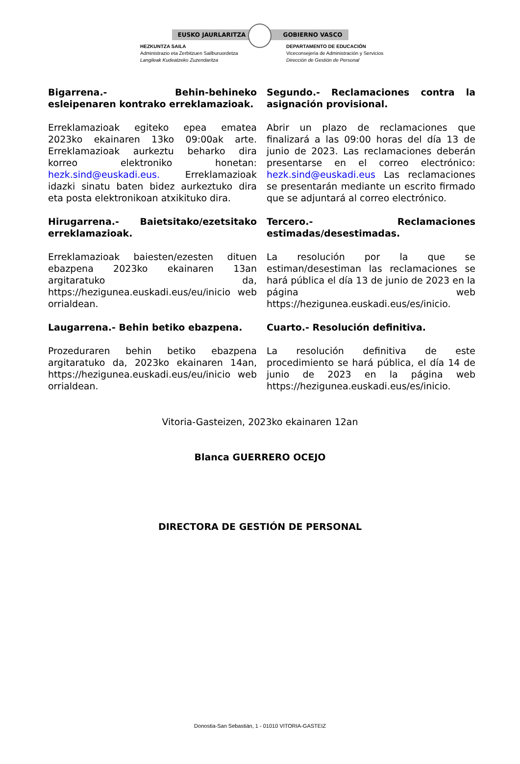EUSKO JAURLARITZA GOBIERNO VASCO
HEZKUNTZA SAILA
Administrazio eta Zerbitzuen Sailburuordetza
Langileak Kudeatzeko Zuzendaritza
DEPARTAMENTO DE EDUCACIÓN
Viceconsejería de Administración y Servicios
Dirección de Gestión de Personal
Bigarrena.- Behin-behineko esleipenaren kontrako erreklamazioak.
Segundo.- Reclamaciones contra la asignación provisional.
Erreklamazioak egiteko epea ematea 2023ko ekainaren 13ko 09:00ak arte. Erreklamazioak aurkeztu beharko dira korreo elektroniko honetan: hezk.sind@euskadi.eus. Erreklamazioak idazki sinatu baten bidez aurkeztuko dira eta posta elektronikoan atxikituko dira.
Abrir un plazo de reclamaciones que finalizará a las 09:00 horas del día 13 de junio de 2023. Las reclamaciones deberán presentarse en el correo electrónico: hezk.sind@euskadi.eus Las reclamaciones se presentarán mediante un escrito firmado que se adjuntará al correo electrónico.
Hirugarrena.- Baietsitako/ezetsitako erreklamazioak.
Tercero.- Reclamaciones estimadas/desestimadas.
Erreklamazioak baiesten/ezesten dituen ebazpena 2023ko ekainaren 13an argitaratuko da, https://hezigunea.euskadi.eus/eu/inicio web orrialdean.
La resolución por la que se estiman/desestiman las reclamaciones se hará pública el día 13 de junio de 2023 en la página web https://hezigunea.euskadi.eus/es/inicio.
Laugarrena.- Behin betiko ebazpena. Cuarto.- Resolución definitiva.
Prozeduraren behin betiko ebazpena argitaratuko da, 2023ko ekainaren 14an, https://hezigunea.euskadi.eus/eu/inicio web orrialdean.
La resolución definitiva de este procedimiento se hará pública, el día 14 de junio de 2023 en la página web https://hezigunea.euskadi.eus/es/inicio.
Vitoria-Gasteizen, 2023ko ekainaren 12an
Blanca GUERRERO OCEJO
DIRECTORA DE GESTIÓN DE PERSONAL
Donostia-San Sebastián, 1 - 01010 VITORIA-GASTEIZ